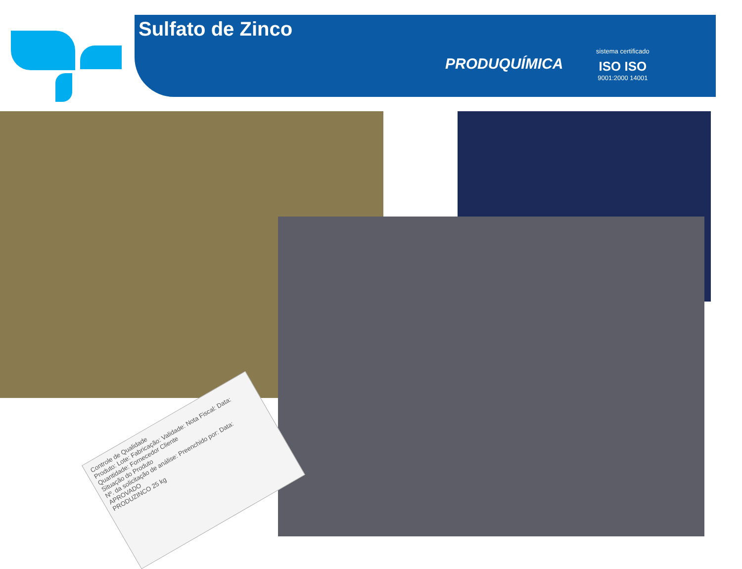Sulfato de Zinco
PRODUQUÍMICA
sistema certificado
ISO ISO
9001:2000 14001
Controle de Qualidade
Produto: Lote: Fabricação: Validade: Nota Fiscal: Data:
Quantidade: Fornecedor Cliente
Situação do Produto
Nº. da solicitação de análise: Preenchido por: Data:
APROVADO
PRODUZINCO 25 kg